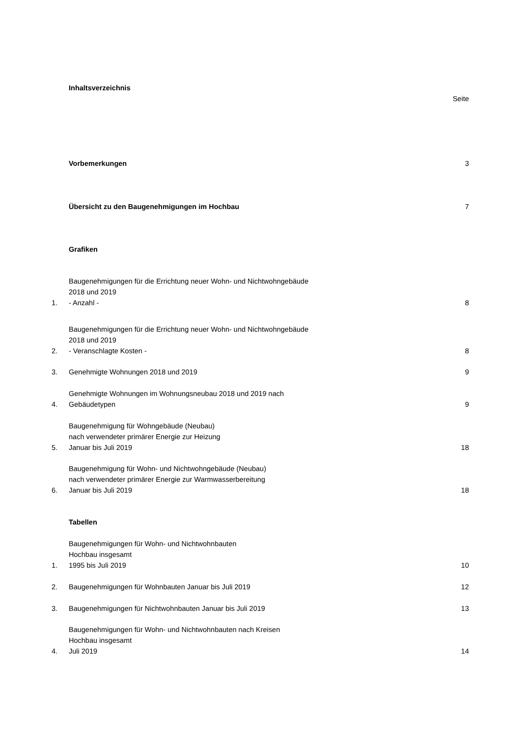Inhaltsverzeichnis
Seite
Vorbemerkungen 3
Übersicht zu den Baugenehmigungen im Hochbau 7
Grafiken
1. Baugenehmigungen für die Errichtung neuer Wohn- und Nichtwohngebäude
2018 und 2019
- Anzahl - 8
2. Baugenehmigungen für die Errichtung neuer Wohn- und Nichtwohngebäude
2018 und 2019
- Veranschlagte Kosten - 8
3. Genehmigte Wohnungen 2018 und 2019 9
4. Genehmigte Wohnungen im Wohnungsneubau 2018 und 2019 nach
Gebäudetypen 9
5. Baugenehmigung für Wohngebäude (Neubau)
nach verwendeter primärer Energie zur Heizung
Januar bis Juli 2019 18
6. Baugenehmigung für Wohn- und Nichtwohngebäude (Neubau)
nach verwendeter primärer Energie zur Warmwasserbereitung
Januar bis Juli 2019 18
Tabellen
1. Baugenehmigungen für Wohn- und Nichtwohnbauten
Hochbau insgesamt
1995 bis Juli 2019 10
2. Baugenehmigungen für Wohnbauten Januar bis Juli 2019 12
3. Baugenehmigungen für Nichtwohnbauten Januar bis Juli 2019 13
4. Baugenehmigungen für Wohn- und Nichtwohnbauten nach Kreisen
Hochbau insgesamt
Juli 2019 14